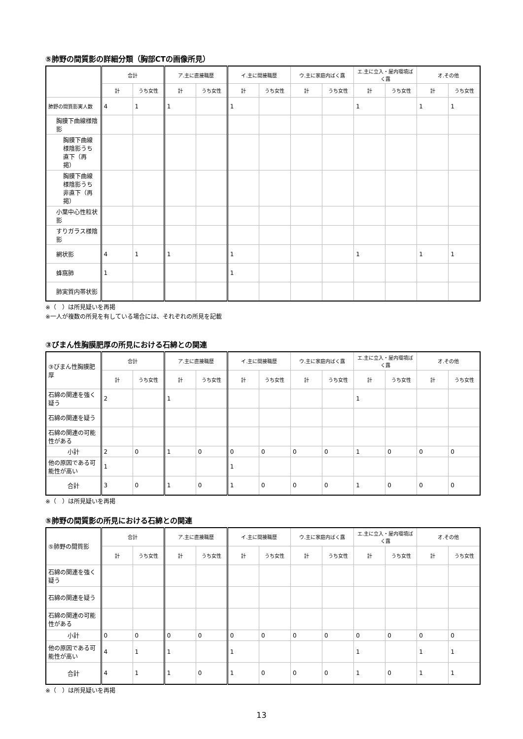⑤肺野の間質影の詳細分類（胸部CTの画像所見）
| | 合計 | | ア.主に直接職歴 | | イ.主に間接職歴 | | ウ.主に家庭内ばく露 | | エ.主に立入・屋内環境ばく露 | | オ.その他 | |
| --- | --- | --- | --- | --- | --- | --- | --- | --- | --- | --- | --- | --- |
| | 計 | うち女性 | 計 | うち女性 | 計 | うち女性 | 計 | うち女性 | 計 | うち女性 | 計 | うち女性 |
| 肺野の間質影実人数 | 4 | 1 | 1 | | 1 | | | | 1 | | 1 | 1 |
| 胸膜下曲線様陰影 | | | | | | | | | | | | |
| 胸膜下曲線様陰影うち直下（再掲） | | | | | | | | | | | | |
| 胸膜下曲線様陰影うち非直下（再掲） | | | | | | | | | | | | |
| 小葉中心性粒状影 | | | | | | | | | | | | |
| すりガラス様陰影 | | | | | | | | | | | | |
| 網状影 | 4 | 1 | 1 | | 1 | | | | 1 | | 1 | 1 |
| 蜂窩肺 | 1 | | | | 1 | | | | | | | |
| 肺実質内帯状影 | | | | | | | | | | | | |
※（　）は所見疑いを再掲
※一人が複数の所見を有している場合には、それぞれの所見を記載
③びまん性胸膜肥厚の所見における石綿との関連
| ③びまん性胸膜肥厚 | 合計 | | ア.主に直接職歴 | | イ.主に間接職歴 | | ウ.主に家庭内ばく露 | | エ.主に立入・屋内環境ばく露 | | オ.その他 | |
| | 計 | うち女性 | 計 | うち女性 | 計 | うち女性 | 計 | うち女性 | 計 | うち女性 | 計 | うち女性 |
| 石綿の関連を強く疑う | 2 | | 1 | | | | | | 1 | | | |
| 石綿の関連を疑う | | | | | | | | | | | | |
| 石綿の関連の可能性がある | | | | | | | | | | | | |
| 小計 | 2 | 0 | 1 | 0 | 0 | 0 | 0 | 0 | 1 | 0 | 0 | 0 |
| 他の原因である可能性が高い | 1 | | | | 1 | | | | | | | |
| 合計 | 3 | 0 | 1 | 0 | 1 | 0 | 0 | 0 | 1 | 0 | 0 | 0 |
※（　）は所見疑いを再掲
⑤肺野の間質影の所見における石綿との関連
| ⑤肺野の間質影 | 合計 | | ア.主に直接職歴 | | イ.主に間接職歴 | | ウ.主に家庭内ばく露 | | エ.主に立入・屋内環境ばく露 | | オ.その他 | |
| | 計 | うち女性 | 計 | うち女性 | 計 | うち女性 | 計 | うち女性 | 計 | うち女性 | 計 | うち女性 |
| 石綿の関連を強く疑う | | | | | | | | | | | | |
| 石綿の関連を疑う | | | | | | | | | | | | |
| 石綿の関連の可能性がある | | | | | | | | | | | | |
| 小計 | 0 | 0 | 0 | 0 | 0 | 0 | 0 | 0 | 0 | 0 | 0 | 0 |
| 他の原因である可能性が高い | 4 | 1 | 1 | | 1 | | | | 1 | | 1 | 1 |
| 合計 | 4 | 1 | 1 | 0 | 1 | 0 | 0 | 0 | 1 | 0 | 1 | 1 |
※（　）は所見疑いを再掲
13